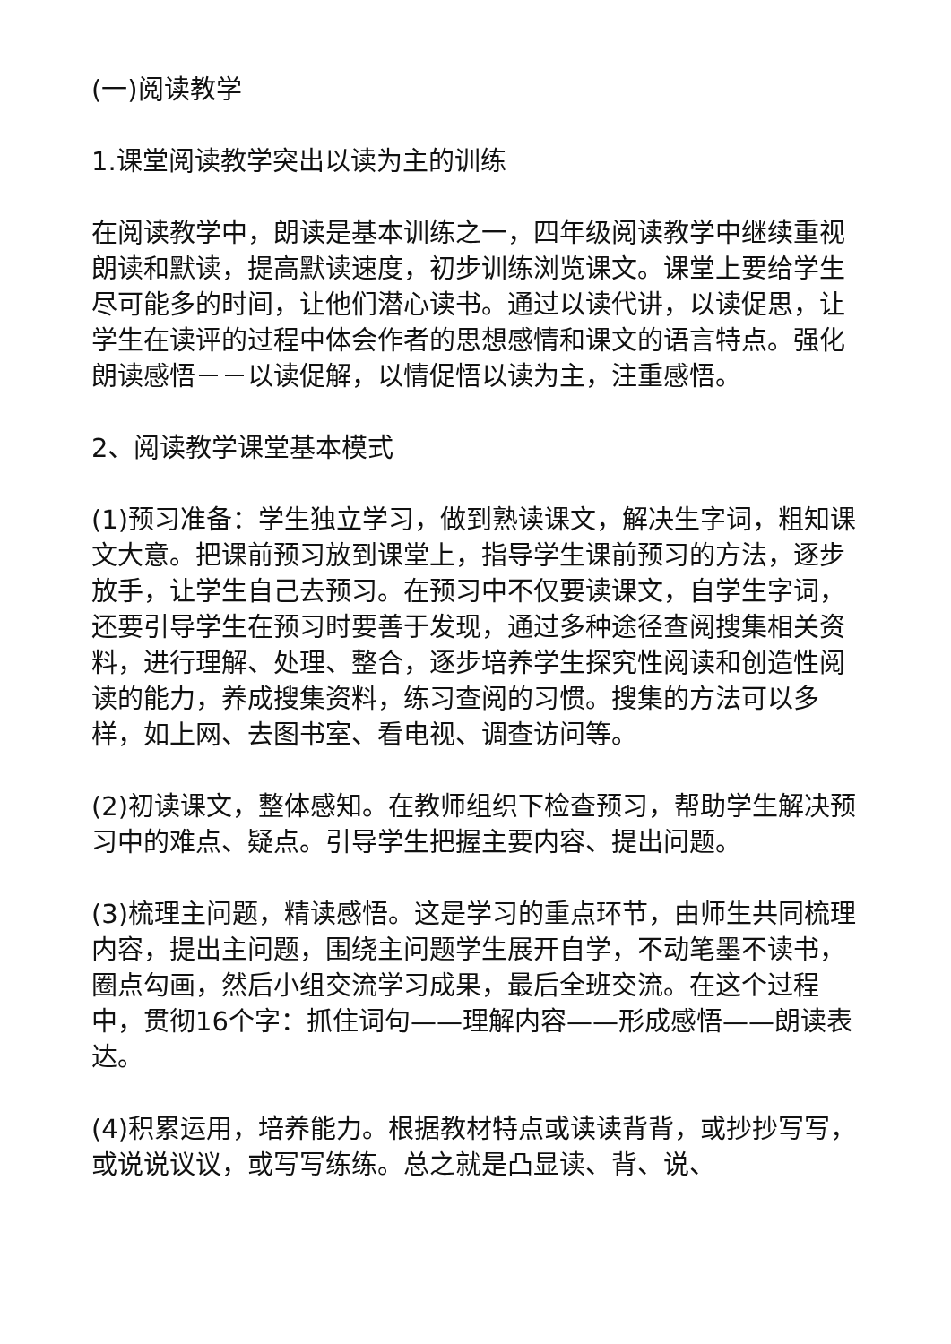(一)阅读教学
1.课堂阅读教学突出以读为主的训练
在阅读教学中，朗读是基本训练之一，四年级阅读教学中继续重视朗读和默读，提高默读速度，初步训练浏览课文。课堂上要给学生尽可能多的时间，让他们潜心读书。通过以读代讲，以读促思，让学生在读评的过程中体会作者的思想感情和课文的语言特点。强化朗读感悟－－以读促解，以情促悟以读为主，注重感悟。
2、阅读教学课堂基本模式
(1)预习准备：学生独立学习，做到熟读课文，解决生字词，粗知课文大意。把课前预习放到课堂上，指导学生课前预习的方法，逐步放手，让学生自己去预习。在预习中不仅要读课文，自学生字词，还要引导学生在预习时要善于发现，通过多种途径查阅搜集相关资料，进行理解、处理、整合，逐步培养学生探究性阅读和创造性阅读的能力，养成搜集资料，练习查阅的习惯。搜集的方法可以多样，如上网、去图书室、看电视、调查访问等。
(2)初读课文，整体感知。在教师组织下检查预习，帮助学生解决预习中的难点、疑点。引导学生把握主要内容、提出问题。
(3)梳理主问题，精读感悟。这是学习的重点环节，由师生共同梳理内容，提出主问题，围绕主问题学生展开自学，不动笔墨不读书，圈点勾画，然后小组交流学习成果，最后全班交流。在这个过程中，贯彻16个字：抓住词句——理解内容——形成感悟——朗读表达。
(4)积累运用，培养能力。根据教材特点或读读背背，或抄抄写写，或说说议议，或写写练练。总之就是凸显读、背、说、